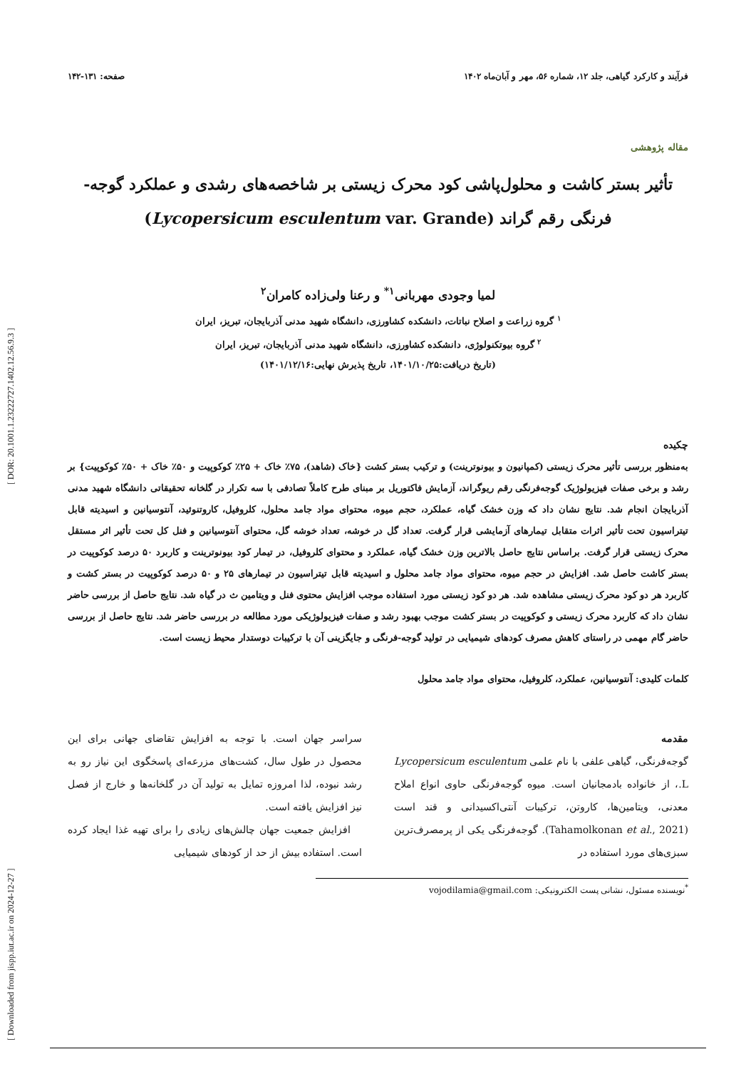[ Downloaded from jispp.iut.ac.ir on 2024-12-27 ] [ DOR: 20.1001.1.23222727.1402.12.56.9.3 ]
فرآیند و کارکرد گیاهی، جلد ۱۲، شماره ۵۶، مهر و آبان‌ماه ۱۴۰۲ صفحه: ۱۳۱-۱۴۲
مقاله پژوهشی
تأثیر بستر کاشت و محلول‌پاشی کود محرک زیستی بر شاخصه‌های رشدی و عملکرد گوجه-
فرنگی رقم گراند (Lycopersicum esculentum var. Grande)
لمیا وجودی مهربانی<sup>۱*</sup> و رعنا ولی‌زاده کامران<sup>۲</sup>
<sup>۱</sup> گروه زراعت و اصلاح نباتات، دانشکده کشاورزی، دانشگاه شهید مدنی آذربایجان، تبریز، ایران
<sup>۲</sup> گروه بیوتکنولوژی، دانشکده کشاورزی، دانشگاه شهید مدنی آذربایجان، تبریز، ایران
(تاریخ دریافت:۱۴۰۱/۱۰/۲۵، تاریخ پذیرش نهایی:۱۴۰۱/۱۲/۱۶)
چکیده
به‌منظور بررسی تأثیر محرک زیستی (کمپانیون و بیونوترینت) و ترکیب بستر کشت {خاک (شاهد)، ۷۵٪ خاک + ۲۵٪ کوکوپیت و ۵۰٪ خاک + ۵۰٪ کوکوپیت} بر رشد و برخی صفات فیزیولوژیک گوجه‌فرنگی رقم ریوگراند، آزمایش فاکتوریل بر مبنای طرح کاملاً تصادفی با سه تکرار در گلخانه تحقیقاتی دانشگاه شهید مدنی آذربایجان انجام شد. نتایج نشان داد که وزن خشک گیاه، عملکرد، حجم میوه، محتوای مواد جامد محلول، کلروفیل، کاروتنوئید، آنتوسیانین و اسیدیته قابل تیتراسیون تحت تأثیر اثرات متقابل تیمارهای آزمایشی قرار گرفت. تعداد گل در خوشه، تعداد خوشه گل، محتوای آنتوسیانین و فنل کل تحت تأثیر اثر مستقل محرک زیستی قرار گرفت. براساس نتایج حاصل بالاترین وزن خشک گیاه، عملکرد و محتوای کلروفیل، در تیمار کود بیونوترینت و کاربرد ۵۰ درصد کوکوپیت در بستر کاشت حاصل شد. افزایش در حجم میوه، محتوای مواد جامد محلول و اسیدیته قابل تیتراسیون در تیمارهای ۲۵ و ۵۰ درصد کوکوپیت در بستر کشت و کاربرد هر دو کود محرک زیستی مشاهده شد. هر دو کود زیستی مورد استفاده موجب افزایش محتوی فنل و ویتامین ث در گیاه شد. نتایج حاصل از بررسی حاضر نشان داد که کاربرد محرک زیستی و کوکوپیت در بستر کشت موجب بهبود رشد و صفات فیزیولوژیکی مورد مطالعه در بررسی حاضر شد. نتایج حاصل از بررسی حاضر گام مهمی در راستای کاهش مصرف کودهای شیمیایی در تولید گوجه-فرنگی و جایگزینی آن با ترکیبات دوستدار محیط زیست است.
کلمات کلیدی: آنتوسیانین، عملکرد، کلروفیل، محتوای مواد جامد محلول
مقدمه
گوجه‌فرنگی، گیاهی علفی با نام علمی Lycopersicum esculentum L.، از خانواده بادمجانیان است. میوه گوجه‌فرنگی حاوی انواع املاح معدنی، ویتامین‌ها، کاروتن، ترکیبات آنتی‌اکسیدانی و قند است (Tahamolkonan et al., 2021). گوجه‌فرنگی یکی از پرمصرف‌ترین سبزی‌های مورد استفاده در
سراسر جهان است. با توجه به افزایش تقاضای جهانی برای این محصول در طول سال، کشت‌های مزرعه‌ای پاسخگوی این نیاز رو به رشد نبوده، لذا امروزه تمایل به تولید آن در گلخانه‌ها و خارج از فصل نیز افزایش یافته است.
افزایش جمعیت جهان چالش‌های زیادی را برای تهیه غذا ایجاد کرده است. استفاده بیش از حد از کودهای شیمیایی
<sup>*</sup> نویسنده مسئول، نشانی پست الکترونیکی: vojodilamia@gmail.com